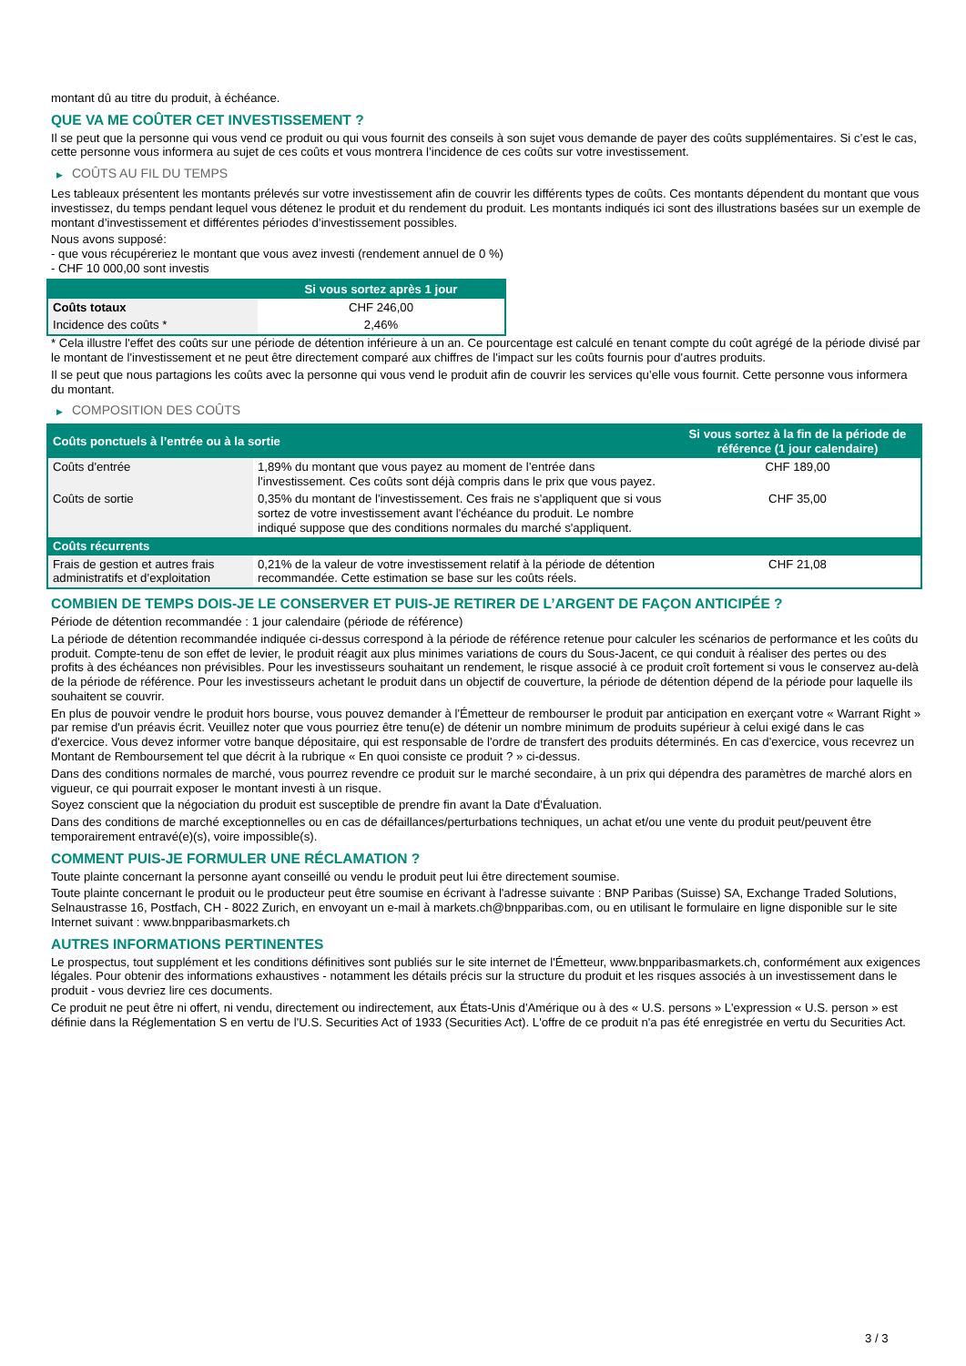montant dû au titre du produit, à échéance.
QUE VA ME COÛTER CET INVESTISSEMENT ?
Il se peut que la personne qui vous vend ce produit ou qui vous fournit des conseils à son sujet vous demande de payer des coûts supplémentaires. Si c’est le cas, cette personne vous informera au sujet de ces coûts et vous montrera l’incidence de ces coûts sur votre investissement.
▶ COÛTS AU FIL DU TEMPS
Les tableaux présentent les montants prélevés sur votre investissement afin de couvrir les différents types de coûts. Ces montants dépendent du montant que vous investissez, du temps pendant lequel vous détenez le produit et du rendement du produit. Les montants indiqués ici sont des illustrations basées sur un exemple de montant d’investissement et différentes périodes d’investissement possibles.
Nous avons supposé:
- que vous récupéreriez le montant que vous avez investi (rendement annuel de 0 %)
- CHF 10 000,00 sont investis
| | Si vous sortez après 1 jour |
| --- | --- |
| Coûts totaux | CHF 246,00 |
| Incidence des coûts * | 2,46% |
* Cela illustre l'effet des coûts sur une période de détention inférieure à un an. Ce pourcentage est calculé en tenant compte du coût agrégé de la période divisé par le montant de l'investissement et ne peut être directement comparé aux chiffres de l'impact sur les coûts fournis pour d'autres produits.
Il se peut que nous partagions les coûts avec la personne qui vous vend le produit afin de couvrir les services qu’elle vous fournit. Cette personne vous informera du montant.
▶ COMPOSITION DES COÛTS
| Coûts ponctuels à l’entrée ou à la sortie | | Si vous sortez à la fin de la période de référence (1 jour calendaire) |
| --- | --- | --- |
| Coûts d'entrée | 1,89% du montant que vous payez au moment de l’entrée dans l’investissement. Ces coûts sont déjà compris dans le prix que vous payez. | CHF 189,00 |
| Coûts de sortie | 0,35% du montant de l'investissement. Ces frais ne s'appliquent que si vous sortez de votre investissement avant l'échéance du produit. Le nombre indiqué suppose que des conditions normales du marché s'appliquent. | CHF 35,00 |
| Coûts récurrents | | |
| Frais de gestion et autres frais administratifs et d’exploitation | 0,21% de la valeur de votre investissement relatif à la période de détention recommandée. Cette estimation se base sur les coûts réels. | CHF 21,08 |
COMBIEN DE TEMPS DOIS-JE LE CONSERVER ET PUIS-JE RETIRER DE L’ARGENT DE FAÇON ANTICIPÉE ?
Période de détention recommandée : 1 jour calendaire (période de référence)
La période de détention recommandée indiquée ci-dessus correspond à la période de référence retenue pour calculer les scénarios de performance et les coûts du produit. Compte-tenu de son effet de levier, le produit réagit aux plus minimes variations de cours du Sous-Jacent, ce qui conduit à réaliser des pertes ou des profits à des échéances non prévisibles. Pour les investisseurs souhaitant un rendement, le risque associé à ce produit croît fortement si vous le conservez au-delà de la période de référence. Pour les investisseurs achetant le produit dans un objectif de couverture, la période de détention dépend de la période pour laquelle ils souhaitent se couvrir.
En plus de pouvoir vendre le produit hors bourse, vous pouvez demander à l'Émetteur de rembourser le produit par anticipation en exerçant votre « Warrant Right » par remise d'un préavis écrit. Veuillez noter que vous pourriez être tenu(e) de détenir un nombre minimum de produits supérieur à celui exigé dans le cas d'exercice. Vous devez informer votre banque dépositaire, qui est responsable de l'ordre de transfert des produits déterminés. En cas d'exercice, vous recevrez un Montant de Remboursement tel que décrit à la rubrique « En quoi consiste ce produit ? » ci-dessus.
Dans des conditions normales de marché, vous pourrez revendre ce produit sur le marché secondaire, à un prix qui dépendra des paramètres de marché alors en vigueur, ce qui pourrait exposer le montant investi à un risque.
Soyez conscient que la négociation du produit est susceptible de prendre fin avant la Date d'Évaluation.
Dans des conditions de marché exceptionnelles ou en cas de défaillances/perturbations techniques, un achat et/ou une vente du produit peut/peuvent être temporairement entravé(e)(s), voire impossible(s).
COMMENT PUIS-JE FORMULER UNE RÉCLAMATION ?
Toute plainte concernant la personne ayant conseillé ou vendu le produit peut lui être directement soumise.
Toute plainte concernant le produit ou le producteur peut être soumise en écrivant à l'adresse suivante : BNP Paribas (Suisse) SA, Exchange Traded Solutions, Selnaustrasse 16, Postfach, CH - 8022 Zurich, en envoyant un e-mail à markets.ch@bnpparibas.com, ou en utilisant le formulaire en ligne disponible sur le site Internet suivant : www.bnpparibasmarkets.ch
AUTRES INFORMATIONS PERTINENTES
Le prospectus, tout supplément et les conditions définitives sont publiés sur le site internet de l'Émetteur, www.bnpparibasmarkets.ch, conformément aux exigences légales. Pour obtenir des informations exhaustives - notamment les détails précis sur la structure du produit et les risques associés à un investissement dans le produit - vous devriez lire ces documents.
Ce produit ne peut être ni offert, ni vendu, directement ou indirectement, aux États-Unis d'Amérique ou à des « U.S. persons » L'expression « U.S. person » est définie dans la Réglementation S en vertu de l'U.S. Securities Act of 1933 (Securities Act). L'offre de ce produit n'a pas été enregistrée en vertu du Securities Act.
3 / 3